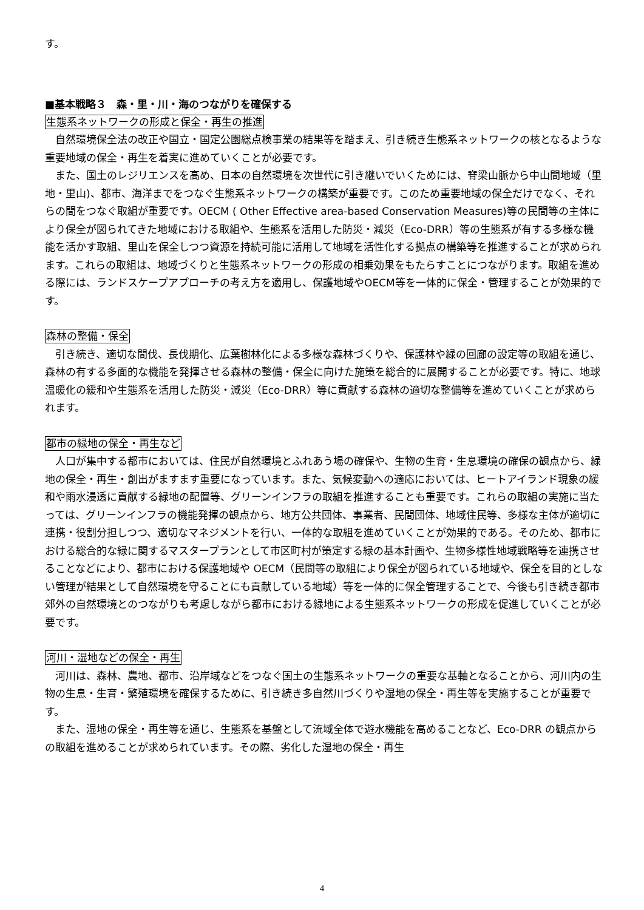す。
■基本戦略３　森・里・川・海のつながりを確保する
生態系ネットワークの形成と保全・再生の推進
自然環境保全法の改正や国立・国定公園総点検事業の結果等を踏まえ、引き続き生態系ネットワークの核となるような重要地域の保全・再生を着実に進めていくことが必要です。
また、国土のレジリエンスを高め、日本の自然環境を次世代に引き継いでいくためには、脊梁山脈から中山間地域（里地・里山)、都市、海洋までをつなぐ生態系ネットワークの構築が重要です。このため重要地域の保全だけでなく、それらの間をつなぐ取組が重要です。OECM ( Other Effective area-based Conservation Measures)等の民間等の主体により保全が図られてきた地域における取組や、生態系を活用した防災・減災（Eco-DRR）等の生態系が有する多様な機能を活かす取組、里山を保全しつつ資源を持続可能に活用して地域を活性化する拠点の構築等を推進することが求められます。これらの取組は、地域づくりと生態系ネットワークの形成の相乗効果をもたらすことにつながります。取組を進める際には、ランドスケープアプローチの考え方を適用し、保護地域やOECM等を一体的に保全・管理することが効果的です。
森林の整備・保全
引き続き、適切な間伐、長伐期化、広葉樹林化による多様な森林づくりや、保護林や緑の回廊の設定等の取組を通じ、森林の有する多面的な機能を発揮させる森林の整備・保全に向けた施策を総合的に展開することが必要です。特に、地球温暖化の緩和や生態系を活用した防災・減災（Eco-DRR）等に貢献する森林の適切な整備等を進めていくことが求められます。
都市の緑地の保全・再生など
人口が集中する都市においては、住民が自然環境とふれあう場の確保や、生物の生育・生息環境の確保の観点から、緑地の保全・再生・創出がますます重要になっています。また、気候変動への適応においては、ヒートアイランド現象の緩和や雨水浸透に貢献する緑地の配置等、グリーンインフラの取組を推進することも重要です。これらの取組の実施に当たっては、グリーンインフラの機能発揮の観点から、地方公共団体、事業者、民間団体、地域住民等、多様な主体が適切に連携・役割分担しつつ、適切なマネジメントを行い、一体的な取組を進めていくことが効果的である。そのため、都市における総合的な緑に関するマスタープランとして市区町村が策定する緑の基本計画や、生物多様性地域戦略等を連携させることなどにより、都市における保護地域や OECM（民間等の取組により保全が図られている地域や、保全を目的としない管理が結果として自然環境を守ることにも貢献している地域）等を一体的に保全管理することで、今後も引き続き都市郊外の自然環境とのつながりも考慮しながら都市における緑地による生態系ネットワークの形成を促進していくことが必要です。
河川・湿地などの保全・再生
河川は、森林、農地、都市、沿岸域などをつなぐ国土の生態系ネットワークの重要な基軸となることから、河川内の生物の生息・生育・繁殖環境を確保するために、引き続き多自然川づくりや湿地の保全・再生等を実施することが重要です。
また、湿地の保全・再生等を通じ、生態系を基盤として流域全体で遊水機能を高めることなど、Eco-DRR の観点からの取組を進めることが求められています。その際、劣化した湿地の保全・再生
4